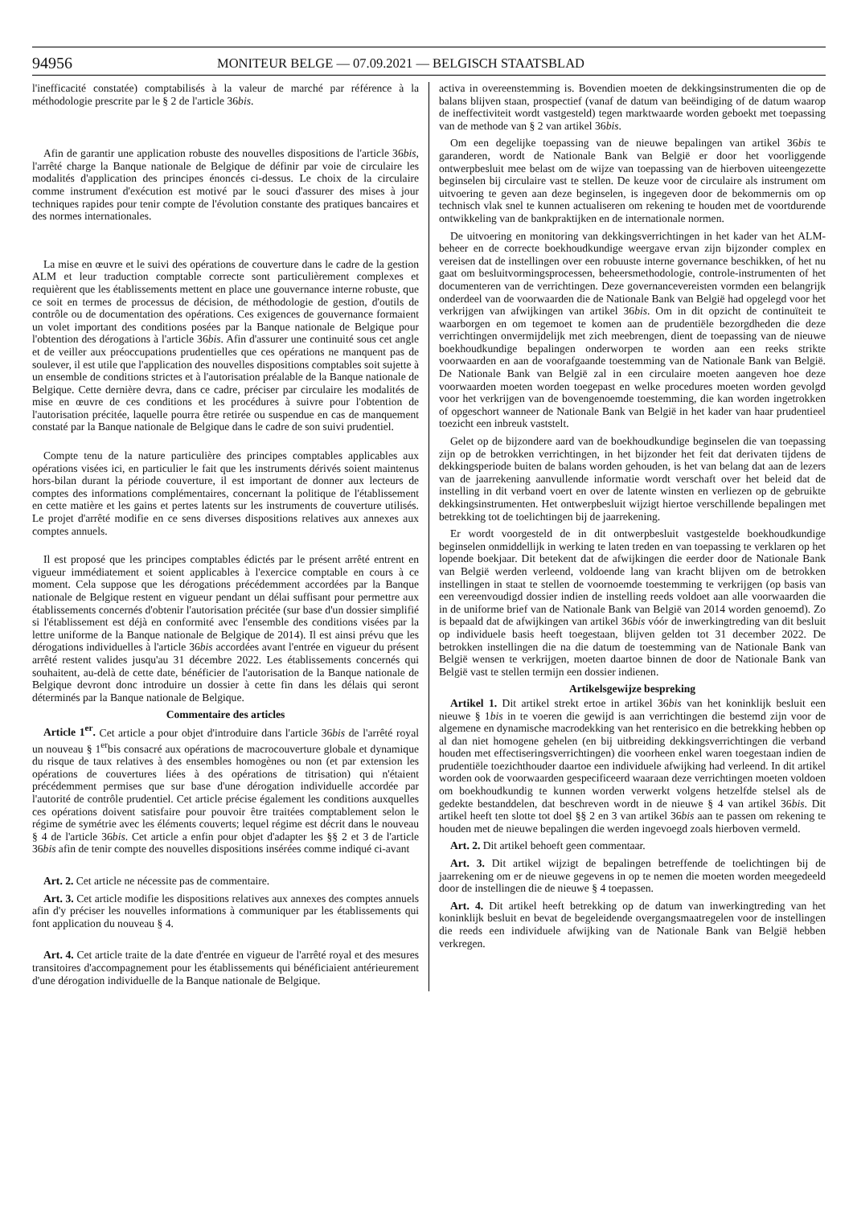94956
MONITEUR BELGE — 07.09.2021 — BELGISCH STAATSBLAD
l'inefficacité constatée) comptabilisés à la valeur de marché par référence à la méthodologie prescrite par le § 2 de l'article 36bis.
Afin de garantir une application robuste des nouvelles dispositions de l'article 36bis, l'arrêté charge la Banque nationale de Belgique de définir par voie de circulaire les modalités d'application des principes énoncés ci-dessus. Le choix de la circulaire comme instrument d'exécution est motivé par le souci d'assurer des mises à jour techniques rapides pour tenir compte de l'évolution constante des pratiques bancaires et des normes internationales.
La mise en œuvre et le suivi des opérations de couverture dans le cadre de la gestion ALM et leur traduction comptable correcte sont particulièrement complexes et requièrent que les établissements mettent en place une gouvernance interne robuste, que ce soit en termes de processus de décision, de méthodologie de gestion, d'outils de contrôle ou de documentation des opérations. Ces exigences de gouvernance formaient un volet important des conditions posées par la Banque nationale de Belgique pour l'obtention des dérogations à l'article 36bis. Afin d'assurer une continuité sous cet angle et de veiller aux préoccupations prudentielles que ces opérations ne manquent pas de soulever, il est utile que l'application des nouvelles dispositions comptables soit sujette à un ensemble de conditions strictes et à l'autorisation préalable de la Banque nationale de Belgique. Cette dernière devra, dans ce cadre, préciser par circulaire les modalités de mise en œuvre de ces conditions et les procédures à suivre pour l'obtention de l'autorisation précitée, laquelle pourra être retirée ou suspendue en cas de manquement constaté par la Banque nationale de Belgique dans le cadre de son suivi prudentiel.
Compte tenu de la nature particulière des principes comptables applicables aux opérations visées ici, en particulier le fait que les instruments dérivés soient maintenus hors-bilan durant la période couverture, il est important de donner aux lecteurs de comptes des informations complémentaires, concernant la politique de l'établissement en cette matière et les gains et pertes latents sur les instruments de couverture utilisés. Le projet d'arrêté modifie en ce sens diverses dispositions relatives aux annexes aux comptes annuels.
Il est proposé que les principes comptables édictés par le présent arrêté entrent en vigueur immédiatement et soient applicables à l'exercice comptable en cours à ce moment. Cela suppose que les dérogations précédemment accordées par la Banque nationale de Belgique restent en vigueur pendant un délai suffisant pour permettre aux établissements concernés d'obtenir l'autorisation précitée (sur base d'un dossier simplifié si l'établissement est déjà en conformité avec l'ensemble des conditions visées par la lettre uniforme de la Banque nationale de Belgique de 2014). Il est ainsi prévu que les dérogations individuelles à l'article 36bis accordées avant l'entrée en vigueur du présent arrêté restent valides jusqu'au 31 décembre 2022. Les établissements concernés qui souhaitent, au-delà de cette date, bénéficier de l'autorisation de la Banque nationale de Belgique devront donc introduire un dossier à cette fin dans les délais qui seront déterminés par la Banque nationale de Belgique.
Commentaire des articles
Article 1<sup>er</sup>. Cet article a pour objet d'introduire dans l'article 36bis de l'arrêté royal un nouveau § 1<sup>er</sup>bis consacré aux opérations de macrocouverture globale et dynamique du risque de taux relatives à des ensembles homogènes ou non (et par extension les opérations de couvertures liées à des opérations de titrisation) qui n'étaient précédemment permises que sur base d'une dérogation individuelle accordée par l'autorité de contrôle prudentiel. Cet article précise également les conditions auxquelles ces opérations doivent satisfaire pour pouvoir être traitées comptablement selon le régime de symétrie avec les éléments couverts; lequel régime est décrit dans le nouveau § 4 de l'article 36bis. Cet article a enfin pour objet d'adapter les §§ 2 et 3 de l'article 36bis afin de tenir compte des nouvelles dispositions insérées comme indiqué ci-avant
Art. 2. Cet article ne nécessite pas de commentaire.
Art. 3. Cet article modifie les dispositions relatives aux annexes des comptes annuels afin d'y préciser les nouvelles informations à communiquer par les établissements qui font application du nouveau § 4.
Art. 4. Cet article traite de la date d'entrée en vigueur de l'arrêté royal et des mesures transitoires d'accompagnement pour les établissements qui bénéficiaient antérieurement d'une dérogation individuelle de la Banque nationale de Belgique.
activa in overeenstemming is. Bovendien moeten de dekkingsinstrumenten die op de balans blijven staan, prospectief (vanaf de datum van beëindiging of de datum waarop de ineffectiviteit wordt vastgesteld) tegen marktwaarde worden geboekt met toepassing van de methode van § 2 van artikel 36bis.
Om een degelijke toepassing van de nieuwe bepalingen van artikel 36bis te garanderen, wordt de Nationale Bank van België er door het voorliggende ontwerpbesluit mee belast om de wijze van toepassing van de hierboven uiteengezette beginselen bij circulaire vast te stellen. De keuze voor de circulaire als instrument om uitvoering te geven aan deze beginselen, is ingegeven door de bekommernis om op technisch vlak snel te kunnen actualiseren om rekening te houden met de voortdurende ontwikkeling van de bankpraktijken en de internationale normen.
De uitvoering en monitoring van dekkingsverrichtingen in het kader van het ALM-beheer en de correcte boekhoudkundige weergave ervan zijn bijzonder complex en vereisen dat de instellingen over een robuuste interne governance beschikken, of het nu gaat om besluitvormingsprocessen, beheersmethodologie, controle-instrumenten of het documenteren van de verrichtingen. Deze governancevereisten vormden een belangrijk onderdeel van de voorwaarden die de Nationale Bank van België had opgelegd voor het verkrijgen van afwijkingen van artikel 36bis. Om in dit opzicht de continuïteit te waarborgen en om tegemoet te komen aan de prudentiële bezorgdheden die deze verrichtingen onvermijdelijk met zich meebrengen, dient de toepassing van de nieuwe boekhoudkundige bepalingen onderworpen te worden aan een reeks strikte voorwaarden en aan de voorafgaande toestemming van de Nationale Bank van België. De Nationale Bank van België zal in een circulaire moeten aangeven hoe deze voorwaarden moeten worden toegepast en welke procedures moeten worden gevolgd voor het verkrijgen van de bovengenoemde toestemming, die kan worden ingetrokken of opgeschort wanneer de Nationale Bank van België in het kader van haar prudentieel toezicht een inbreuk vaststelt.
Gelet op de bijzondere aard van de boekhoudkundige beginselen die van toepassing zijn op de betrokken verrichtingen, in het bijzonder het feit dat derivaten tijdens de dekkingsperiode buiten de balans worden gehouden, is het van belang dat aan de lezers van de jaarrekening aanvullende informatie wordt verschaft over het beleid dat de instelling in dit verband voert en over de latente winsten en verliezen op de gebruikte dekkingsinstrumenten. Het ontwerpbesluit wijzigt hiertoe verschillende bepalingen met betrekking tot de toelichtingen bij de jaarrekening.
Er wordt voorgesteld de in dit ontwerpbesluit vastgestelde boekhoudkundige beginselen onmiddellijk in werking te laten treden en van toepassing te verklaren op het lopende boekjaar. Dit betekent dat de afwijkingen die eerder door de Nationale Bank van België werden verleend, voldoende lang van kracht blijven om de betrokken instellingen in staat te stellen de voornoemde toestemming te verkrijgen (op basis van een vereenvoudigd dossier indien de instelling reeds voldoet aan alle voorwaarden die in de uniforme brief van de Nationale Bank van België van 2014 worden genoemd). Zo is bepaald dat de afwijkingen van artikel 36bis vóór de inwerkingtreding van dit besluit op individuele basis heeft toegestaan, blijven gelden tot 31 december 2022. De betrokken instellingen die na die datum de toestemming van de Nationale Bank van België wensen te verkrijgen, moeten daartoe binnen de door de Nationale Bank van België vast te stellen termijn een dossier indienen.
Artikelsgewijze bespreking
Artikel 1. Dit artikel strekt ertoe in artikel 36bis van het koninklijk besluit een nieuwe § 1bis in te voeren die gewijd is aan verrichtingen die bestemd zijn voor de algemene en dynamische macrodekking van het renterisico en die betrekking hebben op al dan niet homogene gehelen (en bij uitbreiding dekkingsverrichtingen die verband houden met effectiseringsverrichtingen) die voorheen enkel waren toegestaan indien de prudentiële toezichthouder daartoe een individuele afwijking had verleend. In dit artikel worden ook de voorwaarden gespecificeerd waaraan deze verrichtingen moeten voldoen om boekhoudkundig te kunnen worden verwerkt volgens hetzelfde stelsel als de gedekte bestanddelen, dat beschreven wordt in de nieuwe § 4 van artikel 36bis. Dit artikel heeft ten slotte tot doel §§ 2 en 3 van artikel 36bis aan te passen om rekening te houden met de nieuwe bepalingen die werden ingevoegd zoals hierboven vermeld.
Art. 2. Dit artikel behoeft geen commentaar.
Art. 3. Dit artikel wijzigt de bepalingen betreffende de toelichtingen bij de jaarrekening om er de nieuwe gegevens in op te nemen die moeten worden meegedeeld door de instellingen die de nieuwe § 4 toepassen.
Art. 4. Dit artikel heeft betrekking op de datum van inwerkingtreding van het koninklijk besluit en bevat de begeleidende overgangsmaatregelen voor de instellingen die reeds een individuele afwijking van de Nationale Bank van België hebben verkregen.